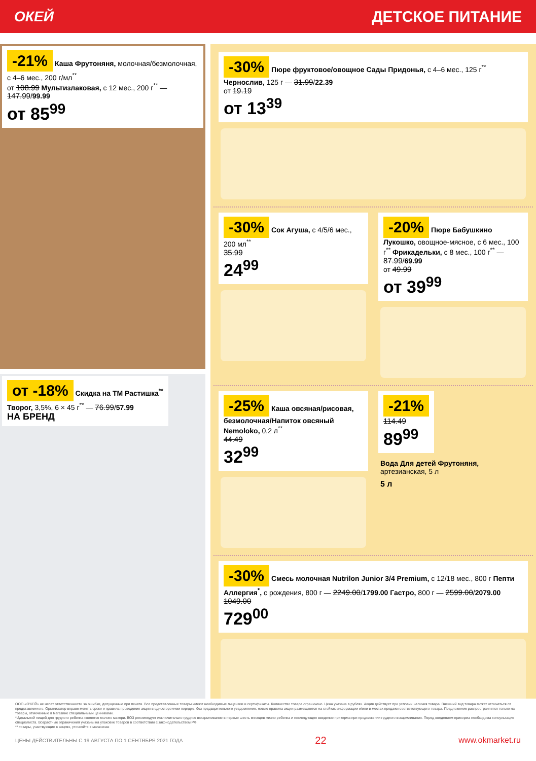ОКЕЙ ДЕТСКОЕ ПИТАНИЕ
-21% Каша Фрутоняня, молочная/безмолочная, с 4–6 мес., 200 г/мл<sup>**</sup>
от 108.99 Мультизлаковая, с 12 мес., 200 г<sup>**</sup> — 147.99/99.99
от 85<sup>99</sup>
от -18% Скидка на ТМ Растишка<sup>**</sup>
Творог, 3,5%, 6 × 45 г<sup>**</sup> — 76.99/57.99
НА БРЕНД
-30% Пюре фруктовое/овощное Сады Придонья, с 4–6 мес., 125 г<sup>**</sup> Чернослив, 125 г — 31.99/22.39
от 19.19
от 13<sup>39</sup>
-30% Сок Агуша, с 4/5/6 мес., 200 мл<sup>**</sup>
35.99
24<sup>99</sup>
-20% Пюре Бабушкино Лукошко, овощное-мясное, с 6 мес., 100 г<sup>**</sup> Фрикадельки, с 8 мес., 100 г<sup>**</sup> — 87.99/69.99
от 49.99
от 39<sup>99</sup>
-25% Каша овсяная/рисовая, безмолочная/Напиток овсяный Nemoloko, 0,2 л<sup>**</sup>
44.49
32<sup>99</sup>
-21%
114.49
89<sup>99</sup>
Вода Для детей Фрутоняня, артезианская, 5 л
5 л
-30% Смесь молочная Nutrilon Junior 3/4 Premium, с 12/18 мес., 800 г Пепти Аллергия<sup>*</sup>, с рождения, 800 г — 2249.00/1799.00 Гастро, 800 г — 2599.00/2079.00
1049.00
729<sup>00</sup>
ООО «О'КЕЙ» не несет ответственности за ошибки, допущенные при печати. Все представленные товары имеют необходимые лицензии и сертификаты. Количество товара ограничено. Цена указана в рублях. Акция действует при условии наличия товара. Внешний вид товара может отличаться от представленного. Организатор вправе менять сроки и правила проведения акции в одностороннем порядке, без предварительного уведомления; новые правила акции размещаются на стойках информации и/или в местах продажи соответствующего товара. Предложение распространяется только на товары, отмеченные в магазине специальными ценниками.
*Идеальной пищей для грудного ребенка является молоко матери. ВОЗ рекомендует исключительно грудное вскармливание в первые шесть месяцев жизни ребенка и последующее введение прикорма при продолжении грудного вскармливания. Перед введением прикорма необходима консультация специалиста. Возрастные ограничения указаны на упаковке товаров в соответствии с законодательством РФ.
** товары, участвующие в акциях, уточняйте в магазинах
ЦЕНЫ ДЕЙСТВИТЕЛЬНЫ С 19 АВГУСТА ПО 1 СЕНТЯБРЯ 2021 ГОДА 22 www.okmarket.ru